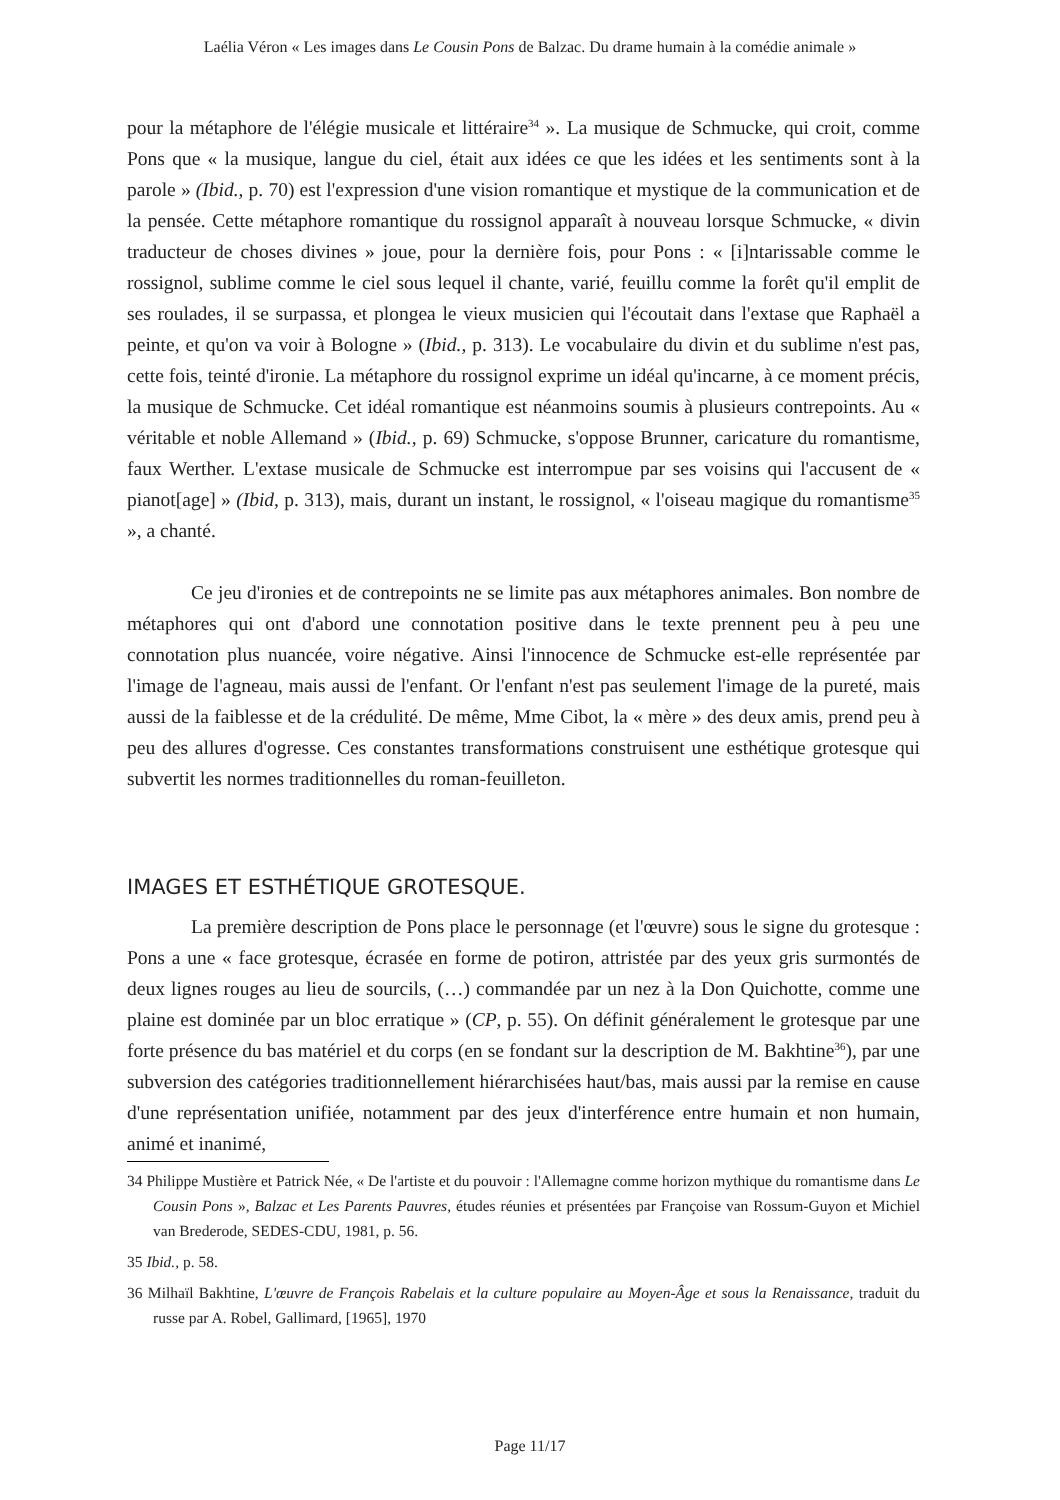Laélia Véron « Les images dans Le Cousin Pons de Balzac. Du drame humain à la comédie animale »
pour la métaphore de l'élégie musicale et littéraire<sup>34</sup> ». La musique de Schmucke, qui croit, comme Pons que « la musique, langue du ciel, était aux idées ce que les idées et les sentiments sont à la parole » (Ibid., p. 70) est l'expression d'une vision romantique et mystique de la communication et de la pensée. Cette métaphore romantique du rossignol apparaît à nouveau lorsque Schmucke, « divin traducteur de choses divines » joue, pour la dernière fois, pour Pons : « [i]ntarissable comme le rossignol, sublime comme le ciel sous lequel il chante, varié, feuillu comme la forêt qu'il emplit de ses roulades, il se surpassa, et plongea le vieux musicien qui l'écoutait dans l'extase que Raphaël a peinte, et qu'on va voir à Bologne » (Ibid., p. 313). Le vocabulaire du divin et du sublime n'est pas, cette fois, teinté d'ironie. La métaphore du rossignol exprime un idéal qu'incarne, à ce moment précis, la musique de Schmucke. Cet idéal romantique est néanmoins soumis à plusieurs contrepoints. Au « véritable et noble Allemand » (Ibid., p. 69) Schmucke, s'oppose Brunner, caricature du romantisme, faux Werther. L'extase musicale de Schmucke est interrompue par ses voisins qui l'accusent de « pianot[age] » (Ibid, p. 313), mais, durant un instant, le rossignol, « l'oiseau magique du romantisme<sup>35</sup> », a chanté.
Ce jeu d'ironies et de contrepoints ne se limite pas aux métaphores animales. Bon nombre de métaphores qui ont d'abord une connotation positive dans le texte prennent peu à peu une connotation plus nuancée, voire négative. Ainsi l'innocence de Schmucke est-elle représentée par l'image de l'agneau, mais aussi de l'enfant. Or l'enfant n'est pas seulement l'image de la pureté, mais aussi de la faiblesse et de la crédulité. De même, Mme Cibot, la « mère » des deux amis, prend peu à peu des allures d'ogresse. Ces constantes transformations construisent une esthétique grotesque qui subvertit les normes traditionnelles du roman-feuilleton.
IMAGES ET ESTHÉTIQUE GROTESQUE.
La première description de Pons place le personnage (et l'œuvre) sous le signe du grotesque : Pons a une « face grotesque, écrasée en forme de potiron, attristée par des yeux gris surmontés de deux lignes rouges au lieu de sourcils, (…) commandée par un nez à la Don Quichotte, comme une plaine est dominée par un bloc erratique » (CP, p. 55). On définit généralement le grotesque par une forte présence du bas matériel et du corps (en se fondant sur la description de M. Bakhtine<sup>36</sup>), par une subversion des catégories traditionnellement hiérarchisées haut/bas, mais aussi par la remise en cause d'une représentation unifiée, notamment par des jeux d'interférence entre humain et non humain, animé et inanimé,
34 Philippe Mustière et Patrick Née, « De l'artiste et du pouvoir : l'Allemagne comme horizon mythique du romantisme dans Le Cousin Pons », Balzac et Les Parents Pauvres, études réunies et présentées par Françoise van Rossum-Guyon et Michiel van Brederode, SEDES-CDU, 1981, p. 56.
35 Ibid., p. 58.
36 Milhaïl Bakhtine, L'œuvre de François Rabelais et la culture populaire au Moyen-Âge et sous la Renaissance, traduit du russe par A. Robel, Gallimard, [1965], 1970
Page 11/17